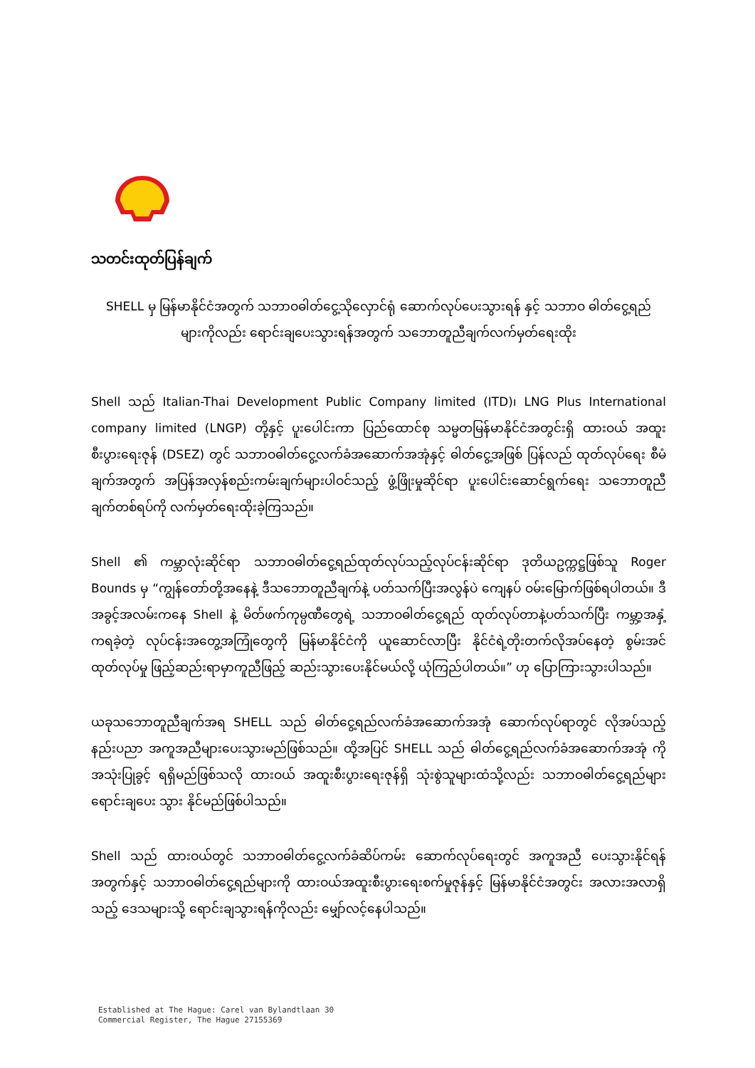သတင်းထုတ်ပြန်ချက်
SHELL မှ မြန်မာနိုင်ငံအတွက် သဘာဝဓါတ်ငွေ့သိုလှောင်ရုံ ဆောက်လုပ်ပေးသွားရန် နှင့် သဘာဝ ဓါတ်ငွေ့ရည်များကိုလည်း ရောင်းချပေးသွားရန်အတွက် သဘောတူညီချက်လက်မှတ်ရေးထိုး
Shell သည် Italian-Thai Development Public Company limited (ITD)၊ LNG Plus International company limited (LNGP) တို့နှင့် ပူးပေါင်းကာ ပြည်ထောင်စု သမ္မတမြန်မာနိုင်ငံအတွင်းရှိ ထားဝယ် အထူးစီးပွားရေးဇုန် (DSEZ) တွင် သဘာဝဓါတ်ငွေ့လက်ခံအဆောက်အအုံနှင့် ဓါတ်ငွေ့အဖြစ် ပြန်လည် ထုတ်လုပ်ရေး စီမံချက်အတွက် အပြန်အလှန်စည်းကမ်းချက်များပါဝင်သည့် ဖွံ့ဖြိုးမှုဆိုင်ရာ ပူးပေါင်းဆောင်ရွက်ရေး သဘောတူညီချက်တစ်ရပ်ကို လက်မှတ်ရေးထိုးခဲ့ကြသည်။
Shell ၏ ကမ္ဘာလုံးဆိုင်ရာ သဘာဝဓါတ်ငွေ့ရည်ထုတ်လုပ်သည့်လုပ်ငန်းဆိုင်ရာ ဒုတိယဥက္ကဋ္ဌဖြစ်သူ Roger Bounds မှ “ကျွန်တော်တို့အနေနဲ့ ဒီသဘောတူညီချက်နဲ့ ပတ်သက်ပြီးအလွန်ပဲ ကျေနပ် ဝမ်းမြောက်ဖြစ်ရပါတယ်။ ဒီအခွင့်အလမ်းကနေ Shell နဲ့ မိတ်ဖက်ကုမ္ပဏီတွေရဲ့ သဘာဝဓါတ်ငွေ့ရည် ထုတ်လုပ်တာနဲ့ပတ်သက်ပြီး ကမ္ဘာ့အနှံ့ကရခဲ့တဲ့ လုပ်ငန်းအတွေ့အကြုံတွေကို မြန်မာနိုင်ငံကို ယူဆောင်လာပြီး နိုင်ငံရဲ့တိုးတက်လိုအပ်နေတဲ့ စွမ်းအင်ထုတ်လုပ်မှု ဖြည့်ဆည်းရာမှာကူညီဖြည့် ဆည်းသွားပေးနိုင်မယ်လို့ ယုံကြည်ပါတယ်။” ဟု ပြောကြားသွားပါသည်။
ယခုသဘောတူညီချက်အရ SHELL သည် ဓါတ်ငွေ့ရည်လက်ခံအဆောက်အအုံ ဆောက်လုပ်ရာတွင် လိုအပ်သည့် နည်းပညာ အကူအညီများပေးသွားမည်ဖြစ်သည်။ ထို့အပြင် SHELL သည် ဓါတ်ငွေ့ရည်လက်ခံအဆောက်အအုံ ကိုအသုံးပြုခွင့် ရရှိမည်ဖြစ်သလို ထားဝယ် အထူးစီးပွားရေးဇုန်ရှိ သုံးစွဲသူများထံသို့လည်း သဘာဝဓါတ်ငွေ့ရည်များ ရောင်းချပေး သွား နိုင်မည်ဖြစ်ပါသည်။
Shell သည် ထားဝယ်တွင် သဘာဝဓါတ်ငွေ့လက်ခံဆိပ်ကမ်း ဆောက်လုပ်ရေးတွင် အကူအညီ ပေးသွားနိုင်ရန်အတွက်နှင့် သဘာဝဓါတ်ငွေ့ရည်များကို ထားဝယ်အထူးစီးပွားရေးစက်မှုဇုန်နှင့် မြန်မာနိုင်ငံအတွင်း အလားအလာရှိသည့် ဒေသများသို့ ရောင်းချသွားရန်ကိုလည်း မျှော်လင့်နေပါသည်။
Established at The Hague: Carel van Bylandtlaan 30
Commercial Register, The Hague 27155369